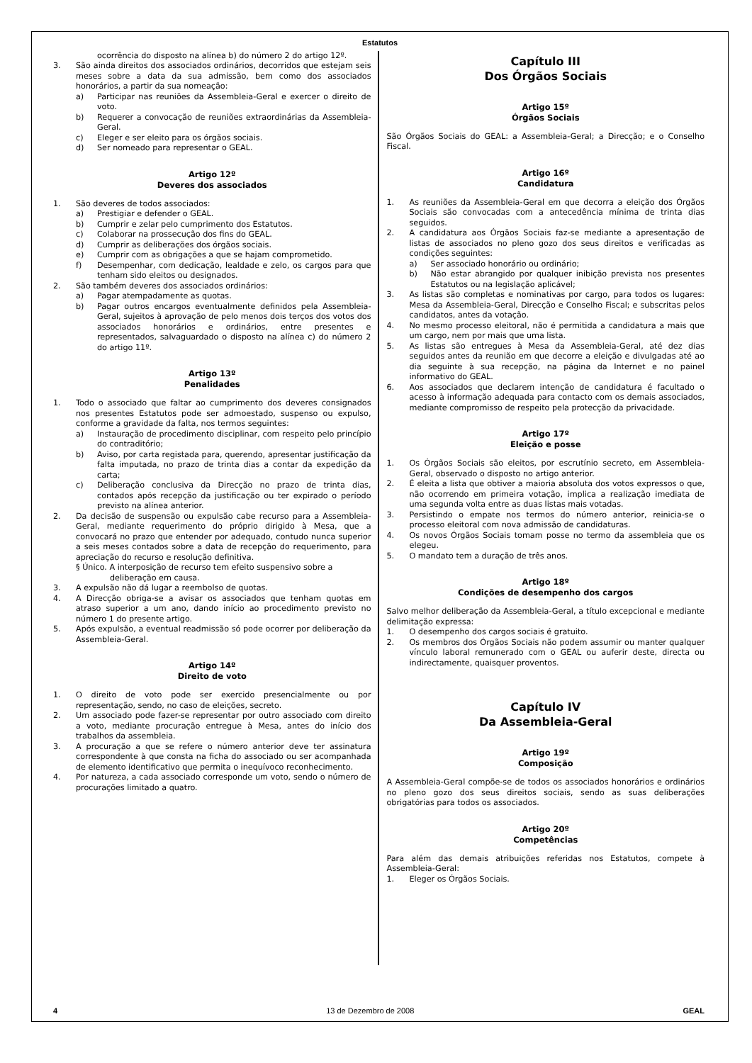Estatutos
ocorrência do disposto na alínea b) do número 2 do artigo 12º.
3. São ainda direitos dos associados ordinários, decorridos que estejam seis meses sobre a data da sua admissão, bem como dos associados honorários, a partir da sua nomeação:
a) Participar nas reuniões da Assembleia-Geral e exercer o direito de voto.
b) Requerer a convocação de reuniões extraordinárias da Assembleia-Geral.
c) Eleger e ser eleito para os órgãos sociais.
d) Ser nomeado para representar o GEAL.
Artigo 12º
Deveres dos associados
1. São deveres de todos associados:
a) Prestigiar e defender o GEAL.
b) Cumprir e zelar pelo cumprimento dos Estatutos.
c) Colaborar na prossecução dos fins do GEAL.
d) Cumprir as deliberações dos órgãos sociais.
e) Cumprir com as obrigações a que se hajam comprometido.
f) Desempenhar, com dedicação, lealdade e zelo, os cargos para que tenham sido eleitos ou designados.
2. São também deveres dos associados ordinários:
a) Pagar atempadamente as quotas.
b) Pagar outros encargos eventualmente definidos pela Assembleia-Geral, sujeitos à aprovação de pelo menos dois terços dos votos dos associados honorários e ordinários, entre presentes e representados, salvaguardado o disposto na alínea c) do número 2 do artigo 11º.
Artigo 13º
Penalidades
1. Todo o associado que faltar ao cumprimento dos deveres consignados nos presentes Estatutos pode ser admoestado, suspenso ou expulso, conforme a gravidade da falta, nos termos seguintes:
a) Instauração de procedimento disciplinar, com respeito pelo princípio do contraditório;
b) Aviso, por carta registada para, querendo, apresentar justificação da falta imputada, no prazo de trinta dias a contar da expedição da carta;
c) Deliberação conclusiva da Direcção no prazo de trinta dias, contados após recepção da justificação ou ter expirado o período previsto na alínea anterior.
2. Da decisão de suspensão ou expulsão cabe recurso para a Assembleia-Geral, mediante requerimento do próprio dirigido à Mesa, que a convocará no prazo que entender por adequado, contudo nunca superior a seis meses contados sobre a data de recepção do requerimento, para apreciação do recurso e resolução definitiva.
§ Único. A interposição de recurso tem efeito suspensivo sobre a
deliberação em causa.
3. A expulsão não dá lugar a reembolso de quotas.
4. A Direcção obriga-se a avisar os associados que tenham quotas em atraso superior a um ano, dando início ao procedimento previsto no número 1 do presente artigo.
5. Após expulsão, a eventual readmissão só pode ocorrer por deliberação da Assembleia-Geral.
Artigo 14º
Direito de voto
1. O direito de voto pode ser exercido presencialmente ou por representação, sendo, no caso de eleições, secreto.
2. Um associado pode fazer-se representar por outro associado com direito a voto, mediante procuração entregue à Mesa, antes do início dos trabalhos da assembleia.
3. A procuração a que se refere o número anterior deve ter assinatura correspondente à que consta na ficha do associado ou ser acompanhada de elemento identificativo que permita o inequívoco reconhecimento.
4. Por natureza, a cada associado corresponde um voto, sendo o número de procurações limitado a quatro.
Capítulo III
Dos Órgãos Sociais
Artigo 15º
Órgãos Sociais
São Órgãos Sociais do GEAL: a Assembleia-Geral; a Direcção; e o Conselho Fiscal.
Artigo 16º
Candidatura
1. As reuniões da Assembleia-Geral em que decorra a eleição dos Órgãos Sociais são convocadas com a antecedência mínima de trinta dias seguidos.
2. A candidatura aos Órgãos Sociais faz-se mediante a apresentação de listas de associados no pleno gozo dos seus direitos e verificadas as condições seguintes:
a) Ser associado honorário ou ordinário;
b) Não estar abrangido por qualquer inibição prevista nos presentes Estatutos ou na legislação aplicável;
3. As listas são completas e nominativas por cargo, para todos os lugares: Mesa da Assembleia-Geral, Direcção e Conselho Fiscal; e subscritas pelos candidatos, antes da votação.
4. No mesmo processo eleitoral, não é permitida a candidatura a mais que um cargo, nem por mais que uma lista.
5. As listas são entregues à Mesa da Assembleia-Geral, até dez dias seguidos antes da reunião em que decorre a eleição e divulgadas até ao dia seguinte à sua recepção, na página da Internet e no painel informativo do GEAL.
6. Aos associados que declarem intenção de candidatura é facultado o acesso à informação adequada para contacto com os demais associados, mediante compromisso de respeito pela protecção da privacidade.
Artigo 17º
Eleição e posse
1. Os Órgãos Sociais são eleitos, por escrutínio secreto, em Assembleia-Geral, observado o disposto no artigo anterior.
2. É eleita a lista que obtiver a maioria absoluta dos votos expressos o que, não ocorrendo em primeira votação, implica a realização imediata de uma segunda volta entre as duas listas mais votadas.
3. Persistindo o empate nos termos do número anterior, reinicia-se o processo eleitoral com nova admissão de candidaturas.
4. Os novos Órgãos Sociais tomam posse no termo da assembleia que os elegeu.
5. O mandato tem a duração de três anos.
Artigo 18º
Condições de desempenho dos cargos
Salvo melhor deliberação da Assembleia-Geral, a título excepcional e mediante delimitação expressa:
1. O desempenho dos cargos sociais é gratuito.
2. Os membros dos Órgãos Sociais não podem assumir ou manter qualquer vínculo laboral remunerado com o GEAL ou auferir deste, directa ou indirectamente, quaisquer proventos.
Capítulo IV
Da Assembleia-Geral
Artigo 19º
Composição
A Assembleia-Geral compõe-se de todos os associados honorários e ordinários no pleno gozo dos seus direitos sociais, sendo as suas deliberações obrigatórias para todos os associados.
Artigo 20º
Competências
Para além das demais atribuições referidas nos Estatutos, compete à Assembleia-Geral:
1. Eleger os Órgãos Sociais.
4 13 de Dezembro de 2008 GEAL